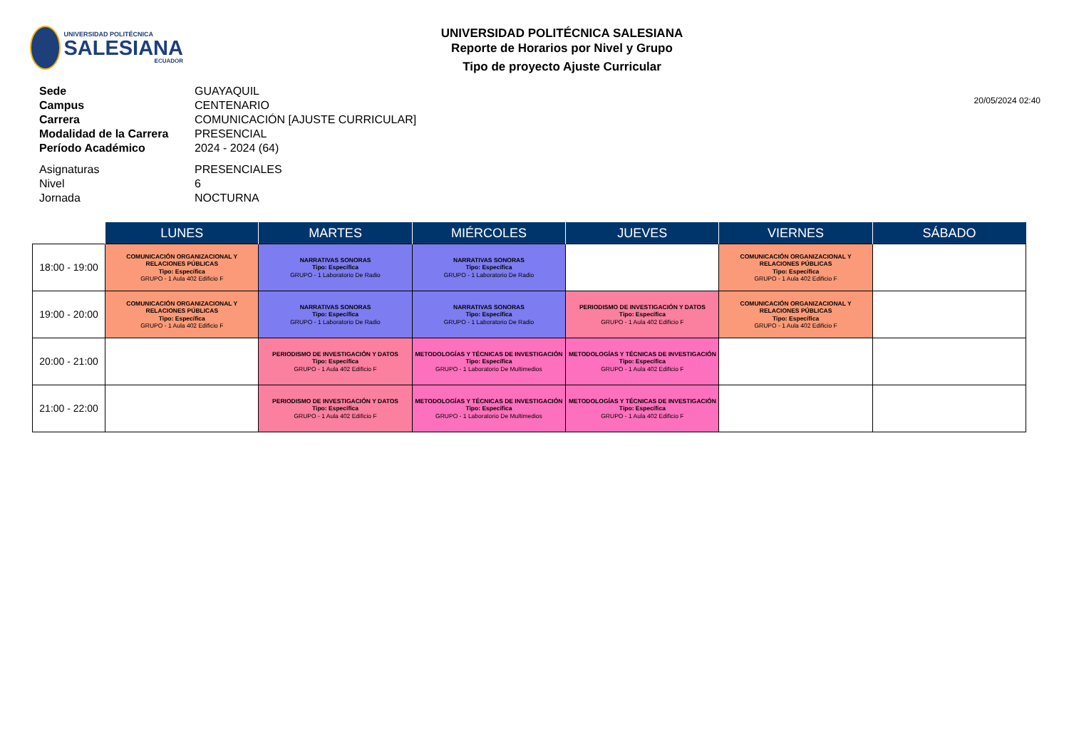UNIVERSIDAD POLITÉCNICA
SALESIANA
ECUADOR
UNIVERSIDAD POLITÉCNICA SALESIANA
Reporte de Horarios por Nivel y Grupo
Tipo de proyecto Ajuste Curricular
20/05/2024 02:40
Sede GUAYAQUIL
Campus CENTENARIO
Carrera COMUNICACIÓN [AJUSTE CURRICULAR]
Modalidad de la Carrera PRESENCIAL
Período Académico 2024 - 2024 (64)
Asignaturas PRESENCIALES
Nivel 6
Jornada NOCTURNA
| | LUNES | MARTES | MIÉRCOLES | JUEVES | VIERNES | SÁBADO |
| --- | --- | --- | --- | --- | --- | --- |
| 18:00 - 19:00 | COMUNICACIÓN ORGANIZACIONAL Y RELACIONES PÚBLICAS Tipo: Específica GRUPO - 1 Aula 402 Edificio F | NARRATIVAS SONORAS Tipo: Específica GRUPO - 1 Laboratorio De Radio | NARRATIVAS SONORAS Tipo: Específica GRUPO - 1 Laboratorio De Radio | | COMUNICACIÓN ORGANIZACIONAL Y RELACIONES PÚBLICAS Tipo: Específica GRUPO - 1 Aula 402 Edificio F | |
| 19:00 - 20:00 | COMUNICACIÓN ORGANIZACIONAL Y RELACIONES PÚBLICAS Tipo: Específica GRUPO - 1 Aula 402 Edificio F | NARRATIVAS SONORAS Tipo: Específica GRUPO - 1 Laboratorio De Radio | NARRATIVAS SONORAS Tipo: Específica GRUPO - 1 Laboratorio De Radio | PERIODISMO DE INVESTIGACIÓN Y DATOS Tipo: Específica GRUPO - 1 Aula 402 Edificio F | COMUNICACIÓN ORGANIZACIONAL Y RELACIONES PÚBLICAS Tipo: Específica GRUPO - 1 Aula 402 Edificio F | |
| 20:00 - 21:00 | | PERIODISMO DE INVESTIGACIÓN Y DATOS Tipo: Específica GRUPO - 1 Aula 402 Edificio F | METODOLOGÍAS Y TÉCNICAS DE INVESTIGACIÓN Tipo: Específica GRUPO - 1 Laboratorio De Multimedios | METODOLOGÍAS Y TÉCNICAS DE INVESTIGACIÓN Tipo: Específica GRUPO - 1 Aula 402 Edificio F | | |
| 21:00 - 22:00 | | PERIODISMO DE INVESTIGACIÓN Y DATOS Tipo: Específica GRUPO - 1 Aula 402 Edificio F | METODOLOGÍAS Y TÉCNICAS DE INVESTIGACIÓN Tipo: Específica GRUPO - 1 Laboratorio De Multimedios | METODOLOGÍAS Y TÉCNICAS DE INVESTIGACIÓN Tipo: Específica GRUPO - 1 Aula 402 Edificio F | | |